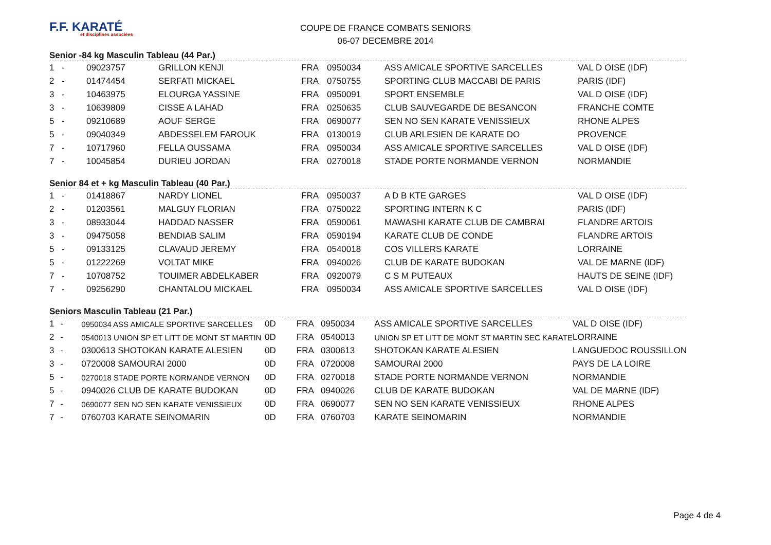F.F. KARATÉ
et disciplines associées
COUPE DE FRANCE COMBATS SENIORS
06-07 DECEMBRE 2014
Senior -84 kg Masculin Tableau (44 Par.)
| 1 | - | 09023757 | GRILLON KENJI | | FRA | 0950034 | ASS AMICALE SPORTIVE SARCELLES | VAL D OISE (IDF) |
| 2 | - | 01474454 | SERFATI MICKAEL | | FRA | 0750755 | SPORTING CLUB MACCABI DE PARIS | PARIS (IDF) |
| 3 | - | 10463975 | ELOURGA YASSINE | | FRA | 0950091 | SPORT ENSEMBLE | VAL D OISE (IDF) |
| 3 | - | 10639809 | CISSE A LAHAD | | FRA | 0250635 | CLUB SAUVEGARDE DE BESANCON | FRANCHE COMTE |
| 5 | - | 09210689 | AOUF SERGE | | FRA | 0690077 | SEN NO SEN KARATE VENISSIEUX | RHONE ALPES |
| 5 | - | 09040349 | ABDESSELEM FAROUK | | FRA | 0130019 | CLUB ARLESIEN DE KARATE DO | PROVENCE |
| 7 | - | 10717960 | FELLA OUSSAMA | | FRA | 0950034 | ASS AMICALE SPORTIVE SARCELLES | VAL D OISE (IDF) |
| 7 | - | 10045854 | DURIEU JORDAN | | FRA | 0270018 | STADE PORTE NORMANDE VERNON | NORMANDIE |
Senior 84 et + kg Masculin Tableau (40 Par.)
| 1 | - | 01418867 | NARDY LIONEL | | FRA | 0950037 | A D B KTE GARGES | VAL D OISE (IDF) |
| 2 | - | 01203561 | MALGUY FLORIAN | | FRA | 0750022 | SPORTING INTERN K C | PARIS (IDF) |
| 3 | - | 08933044 | HADDAD NASSER | | FRA | 0590061 | MAWASHI KARATE CLUB DE CAMBRAI | FLANDRE ARTOIS |
| 3 | - | 09475058 | BENDIAB SALIM | | FRA | 0590194 | KARATE CLUB DE CONDE | FLANDRE ARTOIS |
| 5 | - | 09133125 | CLAVAUD JEREMY | | FRA | 0540018 | COS VILLERS KARATE | LORRAINE |
| 5 | - | 01222269 | VOLTAT MIKE | | FRA | 0940026 | CLUB DE KARATE BUDOKAN | VAL DE MARNE (IDF) |
| 7 | - | 10708752 | TOUIMER ABDELKABER | | FRA | 0920079 | C S M PUTEAUX | HAUTS DE SEINE (IDF) |
| 7 | - | 09256290 | CHANTALOU MICKAEL | | FRA | 0950034 | ASS AMICALE SPORTIVE SARCELLES | VAL D OISE (IDF) |
Seniors Masculin Tableau (21 Par.)
| 1 | - | 0950034 ASS AMICALE SPORTIVE SARCELLES | 0D | | FRA | 0950034 | ASS AMICALE SPORTIVE SARCELLES | VAL D OISE (IDF) |
| 2 | - | 0540013 UNION SP ET LITT DE MONT ST MARTIN | 0D | | FRA | 0540013 | UNION SP ET LITT DE MONT ST MARTIN SEC KARATE | LORRAINE |
| 3 | - | 0300613 SHOTOKAN KARATE ALESIEN | 0D | | FRA | 0300613 | SHOTOKAN KARATE ALESIEN | LANGUEDOC ROUSSILLON |
| 3 | - | 0720008 SAMOURAI 2000 | 0D | | FRA | 0720008 | SAMOURAI 2000 | PAYS DE LA LOIRE |
| 5 | - | 0270018 STADE PORTE NORMANDE VERNON | 0D | | FRA | 0270018 | STADE PORTE NORMANDE VERNON | NORMANDIE |
| 5 | - | 0940026 CLUB DE KARATE BUDOKAN | 0D | | FRA | 0940026 | CLUB DE KARATE BUDOKAN | VAL DE MARNE (IDF) |
| 7 | - | 0690077 SEN NO SEN KARATE VENISSIEUX | 0D | | FRA | 0690077 | SEN NO SEN KARATE VENISSIEUX | RHONE ALPES |
| 7 | - | 0760703 KARATE SEINOMARIN | 0D | | FRA | 0760703 | KARATE SEINOMARIN | NORMANDIE |
Page 4 de 4